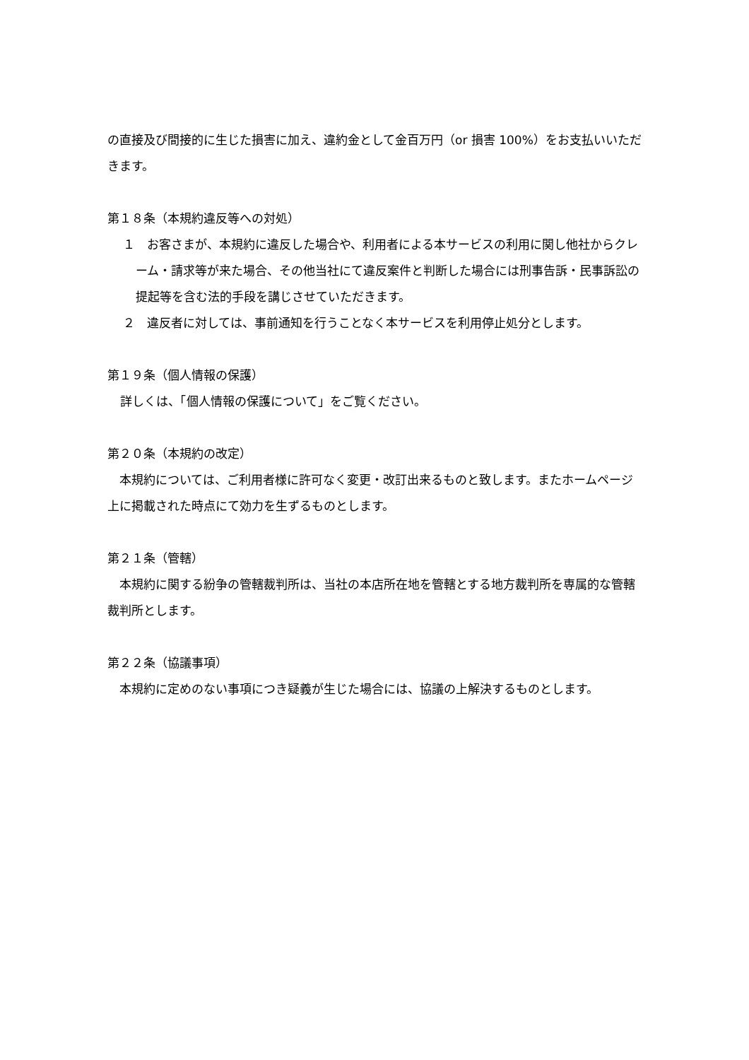の直接及び間接的に生じた損害に加え、違約金として金百万円（or 損害 100%）をお支払いいただきます。
第１８条（本規約違反等への対処）
１　お客さまが、本規約に違反した場合や、利用者による本サービスの利用に関し他社からクレーム・請求等が来た場合、その他当社にて違反案件と判断した場合には刑事告訴・民事訴訟の提起等を含む法的手段を講じさせていただきます。
２　違反者に対しては、事前通知を行うことなく本サービスを利用停止処分とします。
第１９条（個人情報の保護）
詳しくは、「個人情報の保護について」をご覧ください。
第２０条（本規約の改定）
　本規約については、ご利用者様に許可なく変更・改訂出来るものと致します。またホームページ上に掲載された時点にて効力を生ずるものとします。
第２１条（管轄）
　本規約に関する紛争の管轄裁判所は、当社の本店所在地を管轄とする地方裁判所を専属的な管轄裁判所とします。
第２２条（協議事項）
　本規約に定めのない事項につき疑義が生じた場合には、協議の上解決するものとします。